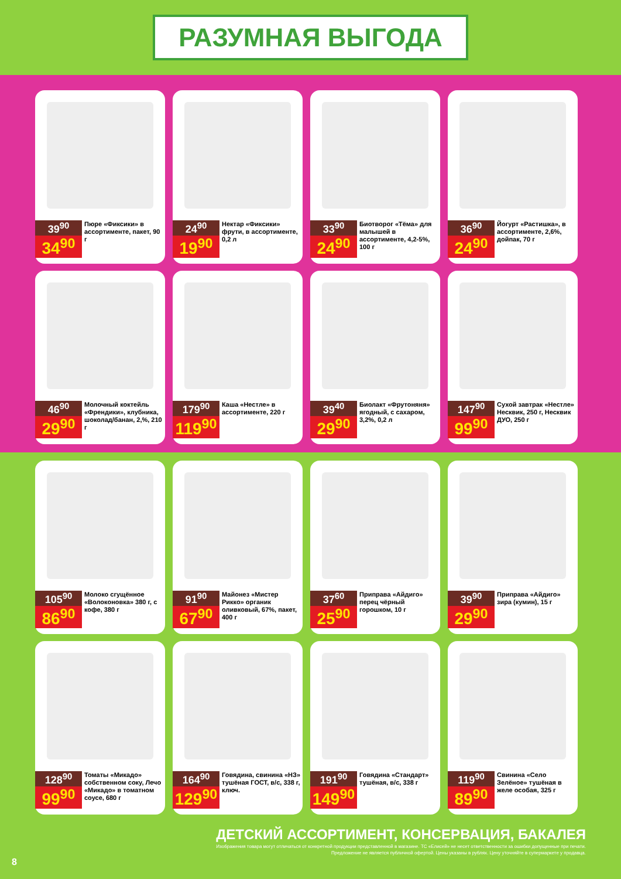РАЗУМНАЯ ВЫГОДА
39<sup>90</sup>
34<sup>90</sup>
Пюре «Фиксики» в ассортименте, пакет, 90 г
24<sup>90</sup>
19<sup>90</sup>
Нектар «Фиксики» фрути, в ассортименте, 0,2 л
33<sup>90</sup>
24<sup>90</sup>
Биотворог «Тёма» для малышей в ассортименте, 4,2-5%, 100 г
36<sup>90</sup>
24<sup>90</sup>
Йогурт «Растишка», в ассортименте, 2,6%, дойпак, 70 г
46<sup>90</sup>
29<sup>90</sup>
Молочный коктейль «Френдики», клубника, шоколад/банан, 2,%, 210 г
179<sup>90</sup>
119<sup>90</sup>
Каша «Нестле» в ассортименте, 220 г
39<sup>40</sup>
29<sup>90</sup>
Биолакт «Фрутоняня» ягодный, с сахаром, 3,2%, 0,2 л
147<sup>90</sup>
99<sup>90</sup>
Сухой завтрак «Нестле» Несквик, 250 г, Несквик ДУО, 250 г
105<sup>90</sup>
86<sup>90</sup>
Молоко сгущённое «Волоконовка» 380 г, с кофе, 380 г
91<sup>90</sup>
67<sup>90</sup>
Майонез «Мистер Рикко» органик оливковый, 67%, пакет, 400 г
37<sup>60</sup>
25<sup>90</sup>
Приправа «Айдиго» перец чёрный горошком, 10 г
39<sup>90</sup>
29<sup>90</sup>
Приправа «Айдиго» зира (кумин), 15 г
128<sup>90</sup>
99<sup>90</sup>
Томаты «Микадо» собственном соку, Лечо «Микадо» в томатном соусе, 680 г
164<sup>90</sup>
129<sup>90</sup>
Говядина, свинина «НЗ» тушёная ГОСТ, в/с, 338 г, ключ.
191<sup>90</sup>
149<sup>90</sup>
Говядина «Стандарт» тушёная, в/с, 338 г
119<sup>90</sup>
89<sup>90</sup>
Свинина «Село Зелёное» тушёная в желе особая, 325 г
ДЕТСКИЙ АССОРТИМЕНТ, КОНСЕРВАЦИЯ, БАКАЛЕЯ
Изображения товара могут отличаться от конкретной продукции представленной в магазине. ТС «Елисей» не несет ответственности за ошибки допущенные при печати.
Предложение не является публичной офертой. Цены указаны в рублях. Цену уточняйте в супермаркете у продавца.
8